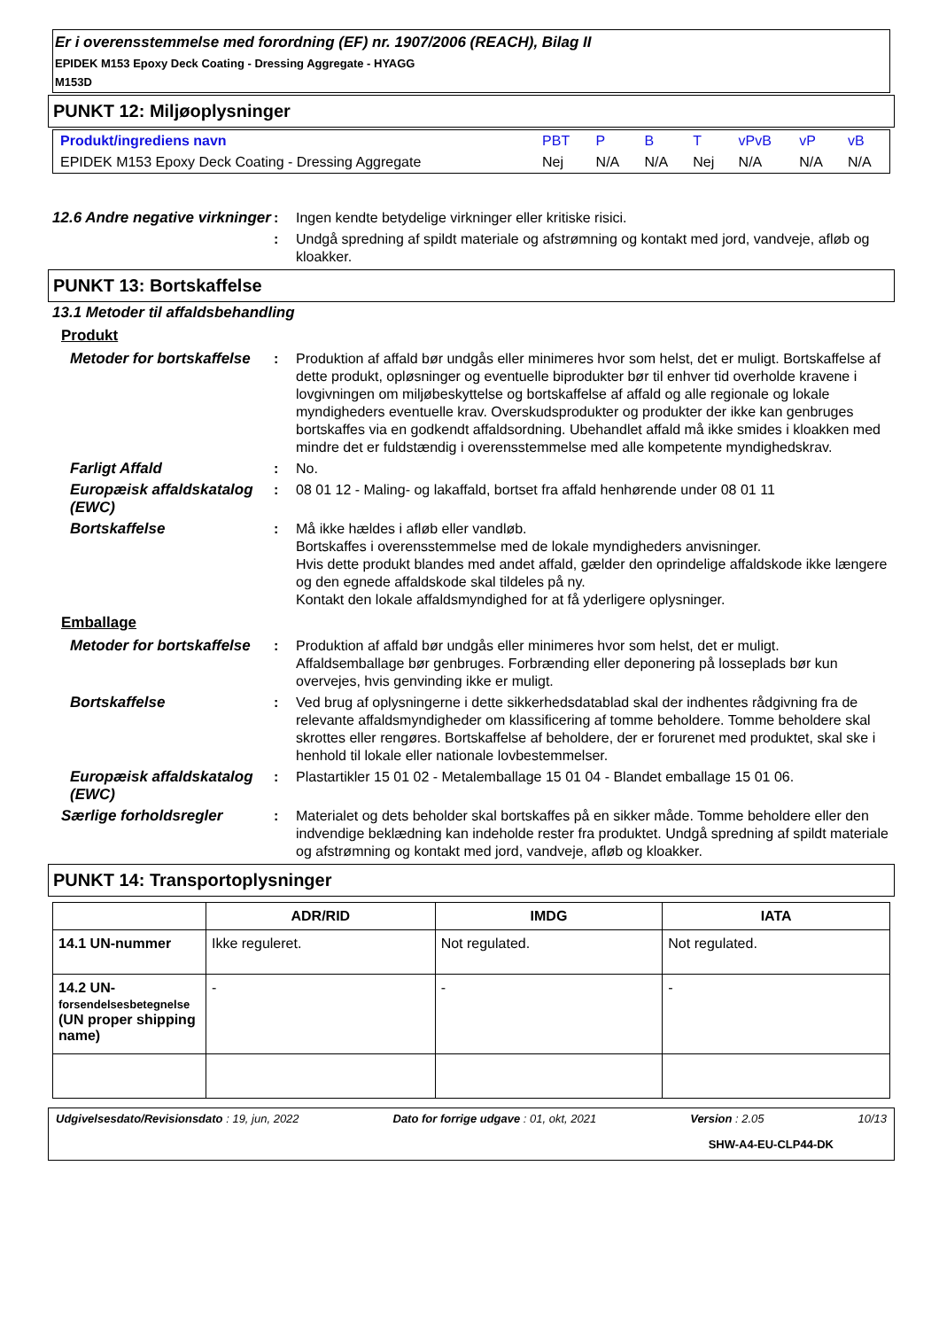Er i overensstemmelse med forordning (EF) nr. 1907/2006 (REACH), Bilag II
EPIDEK M153 Epoxy Deck Coating - Dressing Aggregate - HYAGG
M153D
PUNKT 12: Miljøoplysninger
| Produkt/ingrediens navn | PBT | P | B | T | vPvB | vP | vB |
| --- | --- | --- | --- | --- | --- | --- | --- |
| EPIDEK M153 Epoxy Deck Coating - Dressing Aggregate | Nej | N/A | N/A | Nej | N/A | N/A | N/A |
12.6 Andre negative virkninger
: Ingen kendte betydelige virkninger eller kritiske risici.
: Undgå spredning af spildt materiale og afstrømning og kontakt med jord, vandveje, afløb og kloakker.
PUNKT 13: Bortskaffelse
13.1 Metoder til affaldsbehandling
Produkt
Metoder for bortskaffelse
: Produktion af affald bør undgås eller minimeres hvor som helst, det er muligt. Bortskaffelse af dette produkt, opløsninger og eventuelle biprodukter bør til enhver tid overholde kravene i lovgivningen om miljøbeskyttelse og bortskaffelse af affald og alle regionale og lokale myndigheders eventuelle krav. Overskudsprodukter og produkter der ikke kan genbruges bortskaffes via en godkendt affaldsordning. Ubehandlet affald må ikke smides i kloakken med mindre det er fuldstændig i overensstemmelse med alle kompetente myndighedskrav.
Farligt Affald : No.
Europæisk affaldskatalog (EWC)
: 08 01 12 - Maling- og lakaffald, bortset fra affald henhørende under 08 01 11
Bortskaffelse : Må ikke hældes i afløb eller vandløb.
Bortskaffes i overensstemmelse med de lokale myndigheders anvisninger.
Hvis dette produkt blandes med andet affald, gælder den oprindelige affaldskode ikke længere og den egnede affaldskode skal tildeles på ny.
Kontakt den lokale affaldsmyndighed for at få yderligere oplysninger.
Emballage
Metoder for bortskaffelse
: Produktion af affald bør undgås eller minimeres hvor som helst, det er muligt. Affaldsemballage bør genbruges. Forbrænding eller deponering på losseplads bør kun overvejes, hvis genvinding ikke er muligt.
Bortskaffelse : Ved brug af oplysningerne i dette sikkerhedsdatablad skal der indhentes rådgivning fra de relevante affaldsmyndigheder om klassificering af tomme beholdere. Tomme beholdere skal skrottes eller rengøres. Bortskaffelse af beholdere, der er forurenet med produktet, skal ske i henhold til lokale eller nationale lovbestemmelser.
Europæisk affaldskatalog (EWC)
: Plastartikler 15 01 02 - Metalemballage 15 01 04 - Blandet emballage 15 01 06.
Særlige forholdsregler : Materialet og dets beholder skal bortskaffes på en sikker måde. Tomme beholdere eller den indvendige beklædning kan indeholde rester fra produktet. Undgå spredning af spildt materiale og afstrømning og kontakt med jord, vandveje, afløb og kloakker.
PUNKT 14: Transportoplysninger
| | ADR/RID | IMDG | IATA |
| --- | --- | --- | --- |
| 14.1 UN-nummer | Ikke reguleret. | Not regulated. | Not regulated. |
| 14.2 UN- forsendelsesbetegnelse (UN proper shipping name) | - | - | - |
Udgivelsesdato/Revisionsdato : 19, jun, 2022 Dato for forrige udgave : 01, okt, 2021 Version : 2.05 10/13
SHW-A4-EU-CLP44-DK